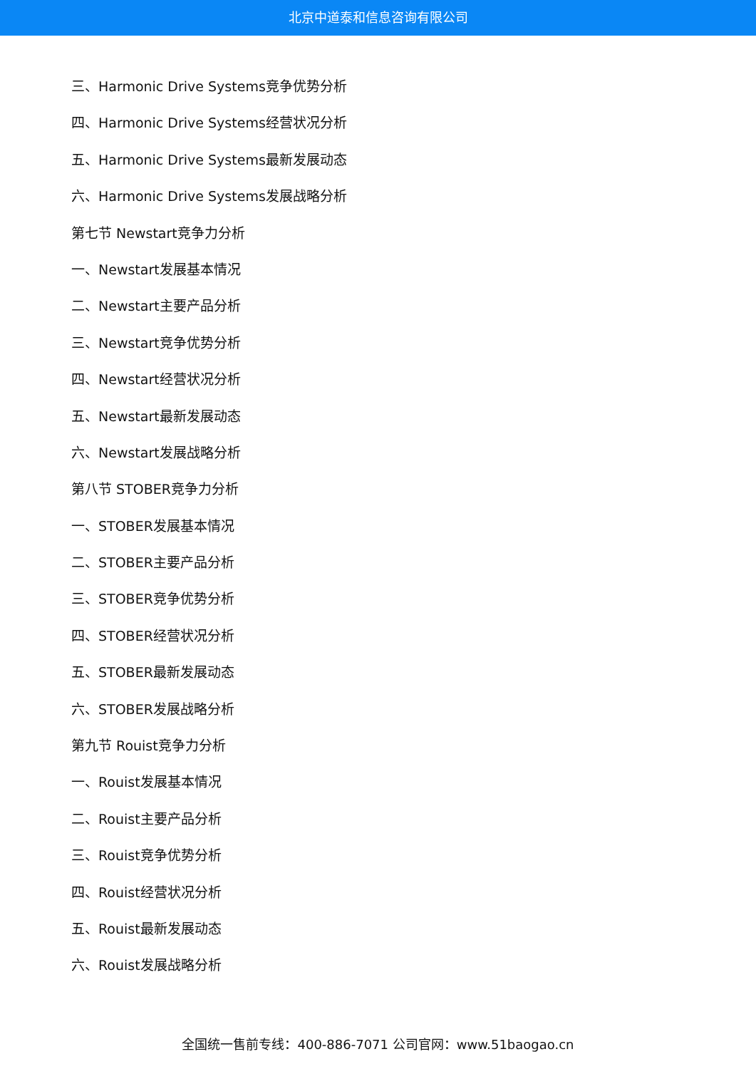北京中道泰和信息咨询有限公司
三、Harmonic Drive Systems竞争优势分析
四、Harmonic Drive Systems经营状况分析
五、Harmonic Drive Systems最新发展动态
六、Harmonic Drive Systems发展战略分析
第七节 Newstart竞争力分析
一、Newstart发展基本情况
二、Newstart主要产品分析
三、Newstart竞争优势分析
四、Newstart经营状况分析
五、Newstart最新发展动态
六、Newstart发展战略分析
第八节 STOBER竞争力分析
一、STOBER发展基本情况
二、STOBER主要产品分析
三、STOBER竞争优势分析
四、STOBER经营状况分析
五、STOBER最新发展动态
六、STOBER发展战略分析
第九节 Rouist竞争力分析
一、Rouist发展基本情况
二、Rouist主要产品分析
三、Rouist竞争优势分析
四、Rouist经营状况分析
五、Rouist最新发展动态
六、Rouist发展战略分析
全国统一售前专线：400-886-7071 公司官网：www.51baogao.cn